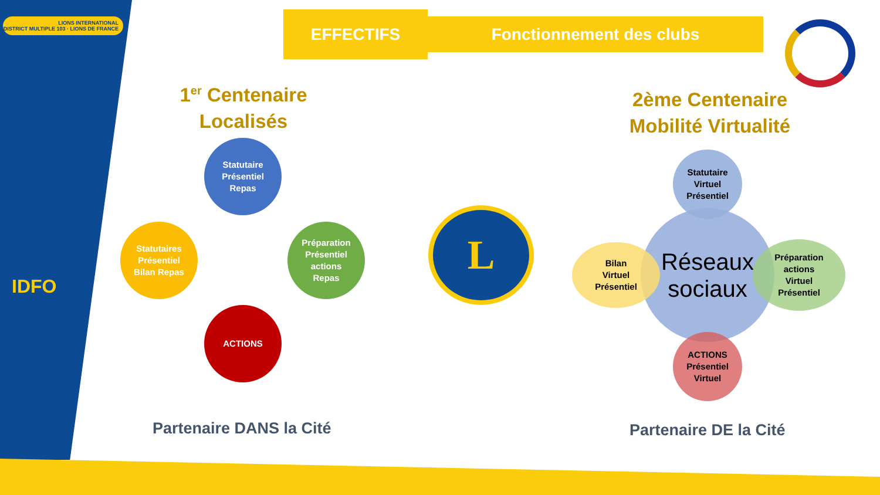LIONS INTERNATIONAL
DISTRICT MULTIPLE 103 · LIONS DE FRANCE
IDFO
EFFECTIFS Fonctionnement des clubs
1<sup>er</sup> Centenaire
Localisés
2ème Centenaire
Mobilité Virtualité
Statutaire
Présentiel
Repas
Statutaires
Présentiel
Bilan Repas
Préparation
Présentiel
actions
Repas
ACTIONS
L
Réseaux
sociaux
Statutaire
Virtuel
Présentiel
Bilan
Virtuel
Présentiel
Préparation
actions
Virtuel
Présentiel
ACTIONS
Présentiel
Virtuel
Partenaire DANS la Cité Partenaire DE la Cité